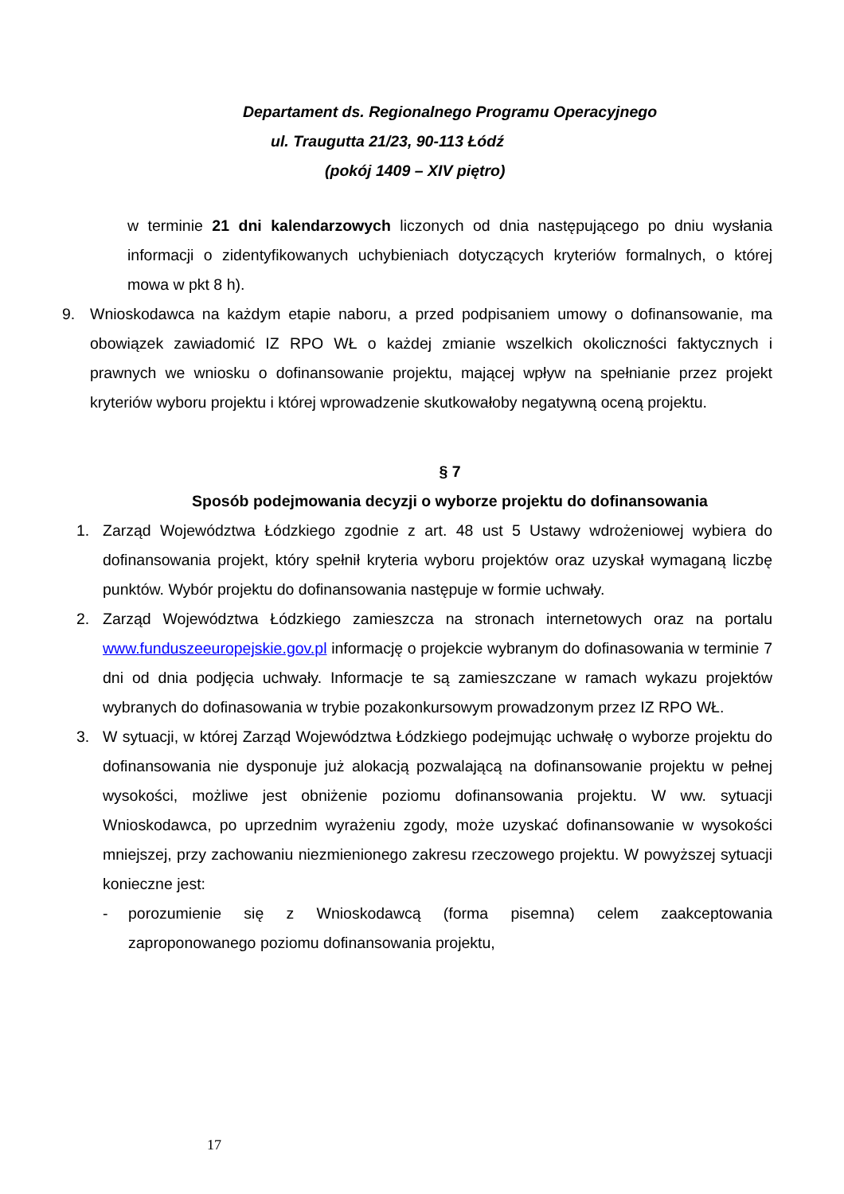Departament ds. Regionalnego Programu Operacyjnego
ul. Traugutta 21/23, 90-113 Łódź
(pokój 1409 – XIV piętro)
w terminie 21 dni kalendarzowych liczonych od dnia następującego po dniu wysłania informacji o zidentyfikowanych uchybieniach dotyczących kryteriów formalnych, o której mowa w pkt 8 h).
9. Wnioskodawca na każdym etapie naboru, a przed podpisaniem umowy o dofinansowanie, ma obowiązek zawiadomić IZ RPO WŁ o każdej zmianie wszelkich okoliczności faktycznych i prawnych we wniosku o dofinansowanie projektu, mającej wpływ na spełnianie przez projekt kryteriów wyboru projektu i której wprowadzenie skutkowałoby negatywną oceną projektu.
§ 7
Sposób podejmowania decyzji o wyborze projektu do dofinansowania
1. Zarząd Województwa Łódzkiego zgodnie z art. 48 ust 5 Ustawy wdrożeniowej wybiera do dofinansowania projekt, który spełnił kryteria wyboru projektów oraz uzyskał wymaganą liczbę punktów. Wybór projektu do dofinansowania następuje w formie uchwały.
2. Zarząd Województwa Łódzkiego zamieszcza na stronach internetowych oraz na portalu www.funduszeeuropejskie.gov.pl informację o projekcie wybranym do dofinasowania w terminie 7 dni od dnia podjęcia uchwały. Informacje te są zamieszczane w ramach wykazu projektów wybranych do dofinasowania w trybie pozakonkursowym prowadzonym przez IZ RPO WŁ.
3. W sytuacji, w której Zarząd Województwa Łódzkiego podejmując uchwałę o wyborze projektu do dofinansowania nie dysponuje już alokacją pozwalającą na dofinansowanie projektu w pełnej wysokości, możliwe jest obniżenie poziomu dofinansowania projektu. W ww. sytuacji Wnioskodawca, po uprzednim wyrażeniu zgody, może uzyskać dofinansowanie w wysokości mniejszej, przy zachowaniu niezmienionego zakresu rzeczowego projektu. W powyższej sytuacji konieczne jest:
- porozumienie się z Wnioskodawcą (forma pisemna) celem zaakceptowania zaproponowanego poziomu dofinansowania projektu,
17